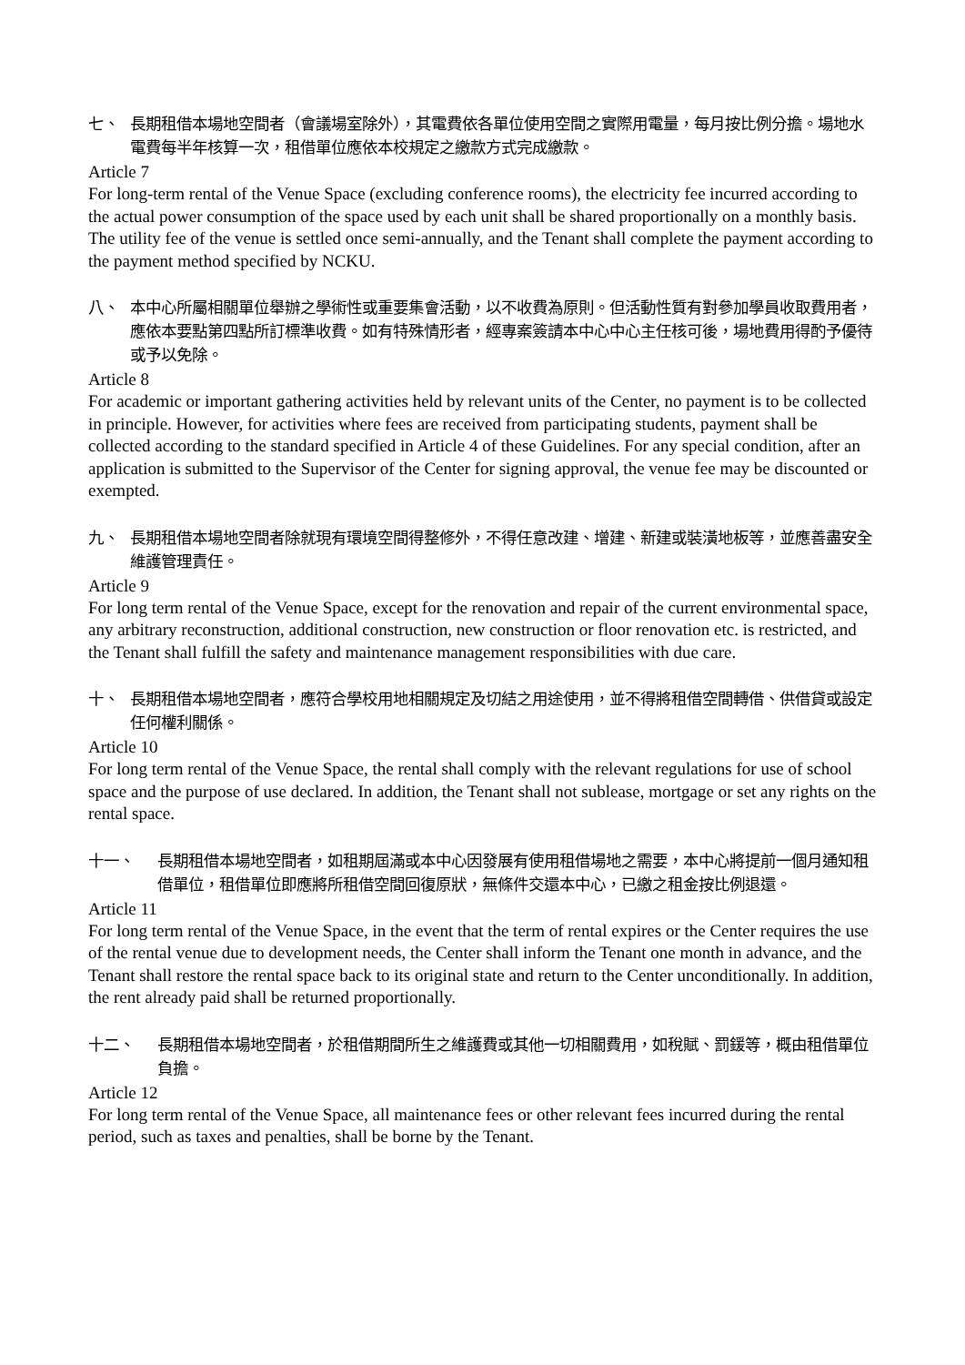七、 長期租借本場地空間者（會議場室除外），其電費依各單位使用空間之實際用電量，每月按比例分擔。場地水電費每半年核算一次，租借單位應依本校規定之繳款方式完成繳款。
Article 7
For long-term rental of the Venue Space (excluding conference rooms), the electricity fee incurred according to the actual power consumption of the space used by each unit shall be shared proportionally on a monthly basis. The utility fee of the venue is settled once semi-annually, and the Tenant shall complete the payment according to the payment method specified by NCKU.
八、 本中心所屬相關單位舉辦之學術性或重要集會活動，以不收費為原則。但活動性質有對參加學員收取費用者，應依本要點第四點所訂標準收費。如有特殊情形者，經專案簽請本中心中心主任核可後，場地費用得酌予優待或予以免除。
Article 8
For academic or important gathering activities held by relevant units of the Center, no payment is to be collected in principle. However, for activities where fees are received from participating students, payment shall be collected according to the standard specified in Article 4 of these Guidelines. For any special condition, after an application is submitted to the Supervisor of the Center for signing approval, the venue fee may be discounted or exempted.
九、 長期租借本場地空間者除就現有環境空間得整修外，不得任意改建、增建、新建或裝潢地板等，並應善盡安全維護管理責任。
Article 9
For long term rental of the Venue Space, except for the renovation and repair of the current environmental space, any arbitrary reconstruction, additional construction, new construction or floor renovation etc. is restricted, and the Tenant shall fulfill the safety and maintenance management responsibilities with due care.
十、 長期租借本場地空間者，應符合學校用地相關規定及切結之用途使用，並不得將租借空間轉借、供借貸或設定任何權利關係。
Article 10
For long term rental of the Venue Space, the rental shall comply with the relevant regulations for use of school space and the purpose of use declared. In addition, the Tenant shall not sublease, mortgage or set any rights on the rental space.
十一、 長期租借本場地空間者，如租期屆滿或本中心因發展有使用租借場地之需要，本中心將提前一個月通知租借單位，租借單位即應將所租借空間回復原狀，無條件交還本中心，已繳之租金按比例退還。
Article 11
For long term rental of the Venue Space, in the event that the term of rental expires or the Center requires the use of the rental venue due to development needs, the Center shall inform the Tenant one month in advance, and the Tenant shall restore the rental space back to its original state and return to the Center unconditionally. In addition, the rent already paid shall be returned proportionally.
十二、 長期租借本場地空間者，於租借期間所生之維護費或其他一切相關費用，如稅賦、罰鍰等，概由租借單位負擔。
Article 12
For long term rental of the Venue Space, all maintenance fees or other relevant fees incurred during the rental period, such as taxes and penalties, shall be borne by the Tenant.